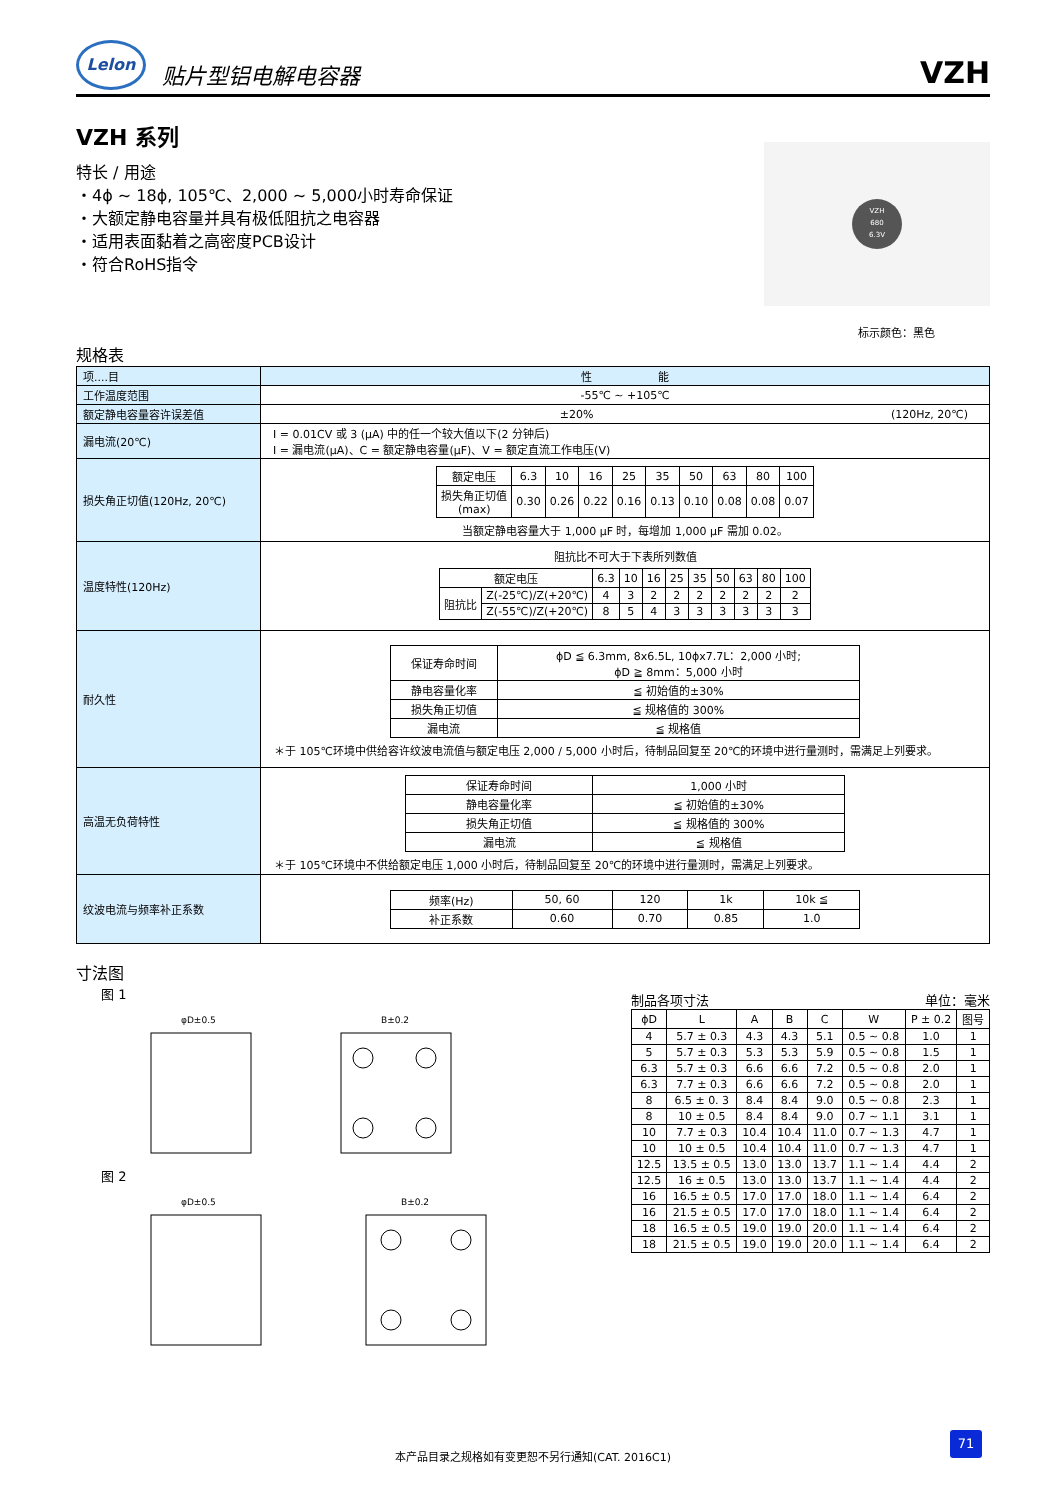Lelon
贴片型铝电解电容器
VZH
VZH 系列
特长 / 用途
・4ϕ ~ 18ϕ, 105℃、2,000 ~ 5,000小时寿命保证
・大额定静电容量并具有极低阻抗之电容器
・适用表面黏着之高密度PCB设计
・符合RoHS指令
VZH
680
6.3V
标示颜色：黑色
规格表
| 项....目 | 性 能 |
| 工作温度范围 | -55℃ ~ +105℃ |
| 额定静电容量容许误差值 | ±20% (120Hz, 20℃) |
| 漏电流(20℃) | I = 0.01CV 或 3 (μA) 中的任一个较大值以下(2 分钟后) I = 漏电流(μA)、C = 额定静电容量(μF)、V = 额定直流工作电压(V) |
| 损失角正切值(120Hz, 20℃) | / 额定电压 / 6.3 / 10 / 16 / 25 / 35 / 50 / 63 / 80 / 100 / / 损失角正切值 (max) / 0.30 / 0.26 / 0.22 / 0.16 / 0.13 / 0.10 / 0.08 / 0.08 / 0.07 / 当额定静电容量大于 1,000 μF 时，每增加 1,000 μF 需加 0.02。 |
| 温度特性(120Hz) | 阻抗比不可大于下表所列数值 / 额定电压 / / 6.3 / 10 / 16 / 25 / 35 / 50 / 63 / 80 / 100 / / 阻抗比 / Z(-25℃)/Z(+20℃) / 4 / 3 / 2 / 2 / 2 / 2 / 2 / 2 / 2 / / / Z(-55℃)/Z(+20℃) / 8 / 5 / 4 / 3 / 3 / 3 / 3 / 3 / 3 / |
| 耐久性 | / 保证寿命时间 / ϕD ≦ 6.3mm, 8x6.5L, 10ϕx7.7L：2,000 小时; ϕD ≧ 8mm：5,000 小时 / / 静电容量化率 / ≦ 初始值的±30% / / 损失角正切值 / ≦ 规格值的 300% / / 漏电流 / ≦ 规格值 / ＊于 105℃环境中供给容许纹波电流值与额定电压 2,000 / 5,000 小时后，待制品回复至 20℃的环境中进行量测时，需满足上列要求。 |
| 高温无负荷特性 | / 保证寿命时间 / 1,000 小时 / / 静电容量化率 / ≦ 初始值的±30% / / 损失角正切值 / ≦ 规格值的 300% / / 漏电流 / ≦ 规格值 / ＊于 105℃环境中不供给额定电压 1,000 小时后，待制品回复至 20℃的环境中进行量测时，需满足上列要求。 |
| 纹波电流与频率补正系数 | / 频率(Hz) / 50, 60 / 120 / 1k / 10k ≦ / / 补正系数 / 0.60 / 0.70 / 0.85 / 1.0 / |
寸法图
图 1
φD±0.5
B±0.2
图 2
φD±0.5
B±0.2
制品各项寸法 单位：毫米
| ϕD | L | A | B | C | W | P ± 0.2 | 图号 |
| --- | --- | --- | --- | --- | --- | --- | --- |
| 4 | 5.7 ± 0.3 | 4.3 | 4.3 | 5.1 | 0.5 ~ 0.8 | 1.0 | 1 |
| 5 | 5.7 ± 0.3 | 5.3 | 5.3 | 5.9 | 0.5 ~ 0.8 | 1.5 | 1 |
| 6.3 | 5.7 ± 0.3 | 6.6 | 6.6 | 7.2 | 0.5 ~ 0.8 | 2.0 | 1 |
| 6.3 | 7.7 ± 0.3 | 6.6 | 6.6 | 7.2 | 0.5 ~ 0.8 | 2.0 | 1 |
| 8 | 6.5 ± 0. 3 | 8.4 | 8.4 | 9.0 | 0.5 ~ 0.8 | 2.3 | 1 |
| 8 | 10 ± 0.5 | 8.4 | 8.4 | 9.0 | 0.7 ~ 1.1 | 3.1 | 1 |
| 10 | 7.7 ± 0.3 | 10.4 | 10.4 | 11.0 | 0.7 ~ 1.3 | 4.7 | 1 |
| 10 | 10 ± 0.5 | 10.4 | 10.4 | 11.0 | 0.7 ~ 1.3 | 4.7 | 1 |
| 12.5 | 13.5 ± 0.5 | 13.0 | 13.0 | 13.7 | 1.1 ~ 1.4 | 4.4 | 2 |
| 12.5 | 16 ± 0.5 | 13.0 | 13.0 | 13.7 | 1.1 ~ 1.4 | 4.4 | 2 |
| 16 | 16.5 ± 0.5 | 17.0 | 17.0 | 18.0 | 1.1 ~ 1.4 | 6.4 | 2 |
| 16 | 21.5 ± 0.5 | 17.0 | 17.0 | 18.0 | 1.1 ~ 1.4 | 6.4 | 2 |
| 18 | 16.5 ± 0.5 | 19.0 | 19.0 | 20.0 | 1.1 ~ 1.4 | 6.4 | 2 |
| 18 | 21.5 ± 0.5 | 19.0 | 19.0 | 20.0 | 1.1 ~ 1.4 | 6.4 | 2 |
本产品目录之规格如有变更恕不另行通知(CAT. 2016C1)
71